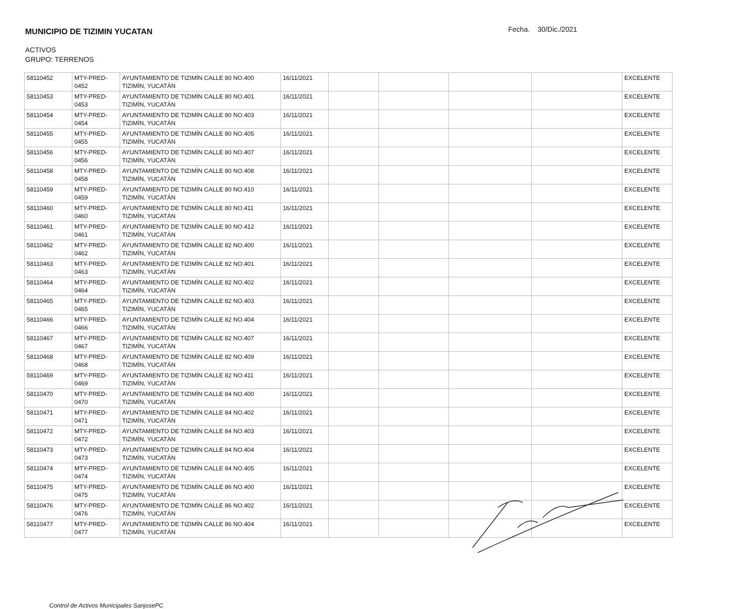MUNICIPIO DE TIZIMIN YUCATAN
Fecha. 30/Dic./2021
ACTIVOS
GRUPO: TERRENOS
| 58110452 | MTY-PRED-0452 | AYUNTAMIENTO DE TIZIMÌN CALLE 80 NO.400 TIZIMÌN, YUCATÀN | 16/11/2021 | | | | | EXCELENTE |
| 58110453 | MTY-PRED-0453 | AYUNTAMIENTO DE TIZIMÌN CALLE 80 NO.401 TIZIMÌN, YUCATÀN | 16/11/2021 | | | | | EXCELENTE |
| 58110454 | MTY-PRED-0454 | AYUNTAMIENTO DE TIZIMÌN CALLE 80 NO.403 TIZIMÌN, YUCATÀN | 16/11/2021 | | | | | EXCELENTE |
| 58110455 | MTY-PRED-0455 | AYUNTAMIENTO DE TIZIMÌN CALLE 80 NO.405 TIZIMÌN, YUCATÀN | 16/11/2021 | | | | | EXCELENTE |
| 58110456 | MTY-PRED-0456 | AYUNTAMIENTO DE TIZIMÌN CALLE 80 NO.407 TIZIMÌN, YUCATÀN | 16/11/2021 | | | | | EXCELENTE |
| 58110458 | MTY-PRED-0458 | AYUNTAMIENTO DE TIZIMÌN CALLE 80 NO.408 TIZIMÌN, YUCATÀN | 16/11/2021 | | | | | EXCELENTE |
| 58110459 | MTY-PRED-0459 | AYUNTAMIENTO DE TIZIMÌN CALLE 80 NO.410 TIZIMÌN, YUCATÀN | 16/11/2021 | | | | | EXCELENTE |
| 58110460 | MTY-PRED-0460 | AYUNTAMIENTO DE TIZIMÌN CALLE 80 NO.411 TIZIMÌN, YUCATÀN | 16/11/2021 | | | | | EXCELENTE |
| 58110461 | MTY-PRED-0461 | AYUNTAMIENTO DE TIZIMÌN CALLE 80 NO.412 TIZIMÌN, YUCATÀN | 16/11/2021 | | | | | EXCELENTE |
| 58110462 | MTY-PRED-0462 | AYUNTAMIENTO DE TIZIMÌN CALLE 82 NO.400 TIZIMÌN, YUCATÀN | 16/11/2021 | | | | | EXCELENTE |
| 58110463 | MTY-PRED-0463 | AYUNTAMIENTO DE TIZIMÌN CALLE 82 NO.401 TIZIMÌN, YUCATÀN | 16/11/2021 | | | | | EXCELENTE |
| 58110464 | MTY-PRED-0464 | AYUNTAMIENTO DE TIZIMÌN CALLE 82 NO.402 TIZIMÌN, YUCATÀN | 16/11/2021 | | | | | EXCELENTE |
| 58110465 | MTY-PRED-0465 | AYUNTAMIENTO DE TIZIMÌN CALLE 82 NO.403 TIZIMÌN, YUCATÀN | 16/11/2021 | | | | | EXCELENTE |
| 58110466 | MTY-PRED-0466 | AYUNTAMIENTO DE TIZIMÌN CALLE 82 NO.404 TIZIMÌN, YUCATÀN | 16/11/2021 | | | | | EXCELENTE |
| 58110467 | MTY-PRED-0467 | AYUNTAMIENTO DE TIZIMÌN CALLE 82 NO.407 TIZIMÌN, YUCATÀN | 16/11/2021 | | | | | EXCELENTE |
| 58110468 | MTY-PRED-0468 | AYUNTAMIENTO DE TIZIMÌN CALLE 82 NO.409 TIZIMÌN, YUCATÀN | 16/11/2021 | | | | | EXCELENTE |
| 58110469 | MTY-PRED-0469 | AYUNTAMIENTO DE TIZIMÌN CALLE 82 NO.411 TIZIMÌN, YUCATÀN | 16/11/2021 | | | | | EXCELENTE |
| 58110470 | MTY-PRED-0470 | AYUNTAMIENTO DE TIZIMÌN CALLE 84 NO.400 TIZIMÌN, YUCATÀN | 16/11/2021 | | | | | EXCELENTE |
| 58110471 | MTY-PRED-0471 | AYUNTAMIENTO DE TIZIMÌN CALLE 84 NO.402 TIZIMÌN, YUCATÀN | 16/11/2021 | | | | | EXCELENTE |
| 58110472 | MTY-PRED-0472 | AYUNTAMIENTO DE TIZIMÌN CALLE 84 NO.403 TIZIMÌN, YUCATÀN | 16/11/2021 | | | | | EXCELENTE |
| 58110473 | MTY-PRED-0473 | AYUNTAMIENTO DE TIZIMÌN CALLE 84 NO.404 TIZIMÌN, YUCATÀN | 16/11/2021 | | | | | EXCELENTE |
| 58110474 | MTY-PRED-0474 | AYUNTAMIENTO DE TIZIMÌN CALLE 84 NO.405 TIZIMÌN, YUCATÀN | 16/11/2021 | | | | | EXCELENTE |
| 58110475 | MTY-PRED-0475 | AYUNTAMIENTO DE TIZIMÌN CALLE 86 NO.400 TIZIMÌN, YUCATÀN | 16/11/2021 | | | | | EXCELENTE |
| 58110476 | MTY-PRED-0476 | AYUNTAMIENTO DE TIZIMÌN CALLE 86 NO.402 TIZIMÌN, YUCATÀN | 16/11/2021 | | | | | EXCELENTE |
| 58110477 | MTY-PRED-0477 | AYUNTAMIENTO DE TIZIMÌN CALLE 86 NO.404 TIZIMÌN, YUCATÀN | 16/11/2021 | | | | | EXCELENTE |
Control de Activos Municipales SanjosePC